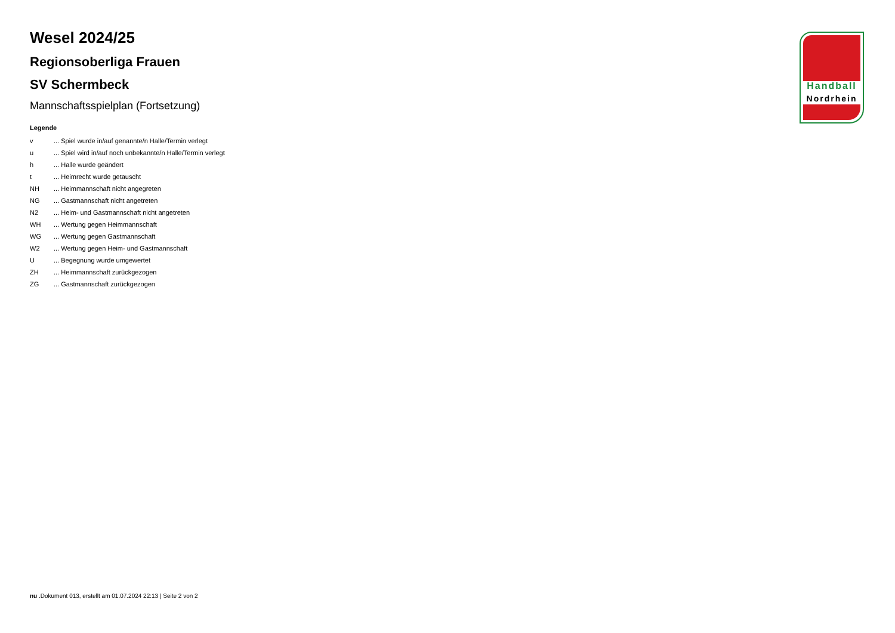Wesel 2024/25
Regionsoberliga Frauen
SV Schermbeck
Mannschaftsspielplan (Fortsetzung)
Legende
| v | ... Spiel wurde in/auf genannte/n Halle/Termin verlegt |
| u | ... Spiel wird in/auf noch unbekannte/n Halle/Termin verlegt |
| h | ... Halle wurde geändert |
| t | ... Heimrecht wurde getauscht |
| NH | ... Heimmannschaft nicht angegreten |
| NG | ... Gastmannschaft nicht angetreten |
| N2 | ... Heim- und Gastmannschaft nicht angetreten |
| WH | ... Wertung gegen Heimmannschaft |
| WG | ... Wertung gegen Gastmannschaft |
| W2 | ... Wertung gegen Heim- und Gastmannschaft |
| U | ... Begegnung wurde umgewertet |
| ZH | ... Heimmannschaft zurückgezogen |
| ZG | ... Gastmannschaft zurückgezogen |
Handball
Nordrhein
nu .Dokument 013, erstellt am 01.07.2024 22:13 | Seite 2 von 2